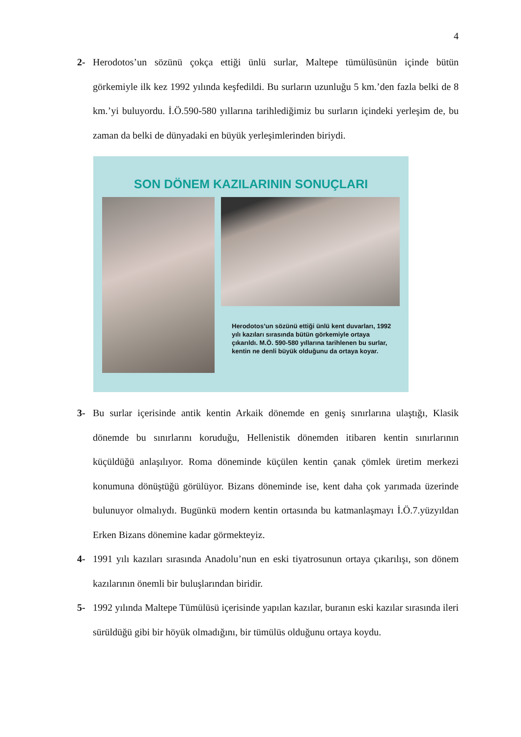4
2- Herodotos’un sözünü çokça ettiği ünlü surlar, Maltepe tümülüsünün içinde bütün görkemiyle ilk kez 1992 yılında keşfedildi. Bu surların uzunluğu 5 km.’den fazla belki de 8 km.’yi buluyordu. İ.Ö.590-580 yıllarına tarihlediğimiz bu surların içindeki yerleşim de, bu zaman da belki de dünyadaki en büyük yerleşimlerinden biriydi.
SON DÖNEM KAZILARININ SONUÇLARI
Herodotos’un sözünü ettiği ünlü kent duvarları, 1992 yılı kazıları sırasında bütün görkemiyle ortaya çıkarıldı. M.Ö. 590-580 yıllarına tarihlenen bu surlar, kentin ne denli büyük olduğunu da ortaya koyar.
3- Bu surlar içerisinde antik kentin Arkaik dönemde en geniş sınırlarına ulaştığı, Klasik dönemde bu sınırlarını koruduğu, Hellenistik dönemden itibaren kentin sınırlarının küçüldüğü anlaşılıyor. Roma döneminde küçülen kentin çanak çömlek üretim merkezi konumuna dönüştüğü görülüyor. Bizans döneminde ise, kent daha çok yarımada üzerinde bulunuyor olmalıydı. Bugünkü modern kentin ortasında bu katmanlaşmayı İ.Ö.7.yüzyıldan Erken Bizans dönemine kadar görmekteyiz.
4- 1991 yılı kazıları sırasında Anadolu’nun en eski tiyatrosunun ortaya çıkarılışı, son dönem kazılarının önemli bir buluşlarından biridir.
5- 1992 yılında Maltepe Tümülüsü içerisinde yapılan kazılar, buranın eski kazılar sırasında ileri sürüldüğü gibi bir höyük olmadığını, bir tümülüs olduğunu ortaya koydu.